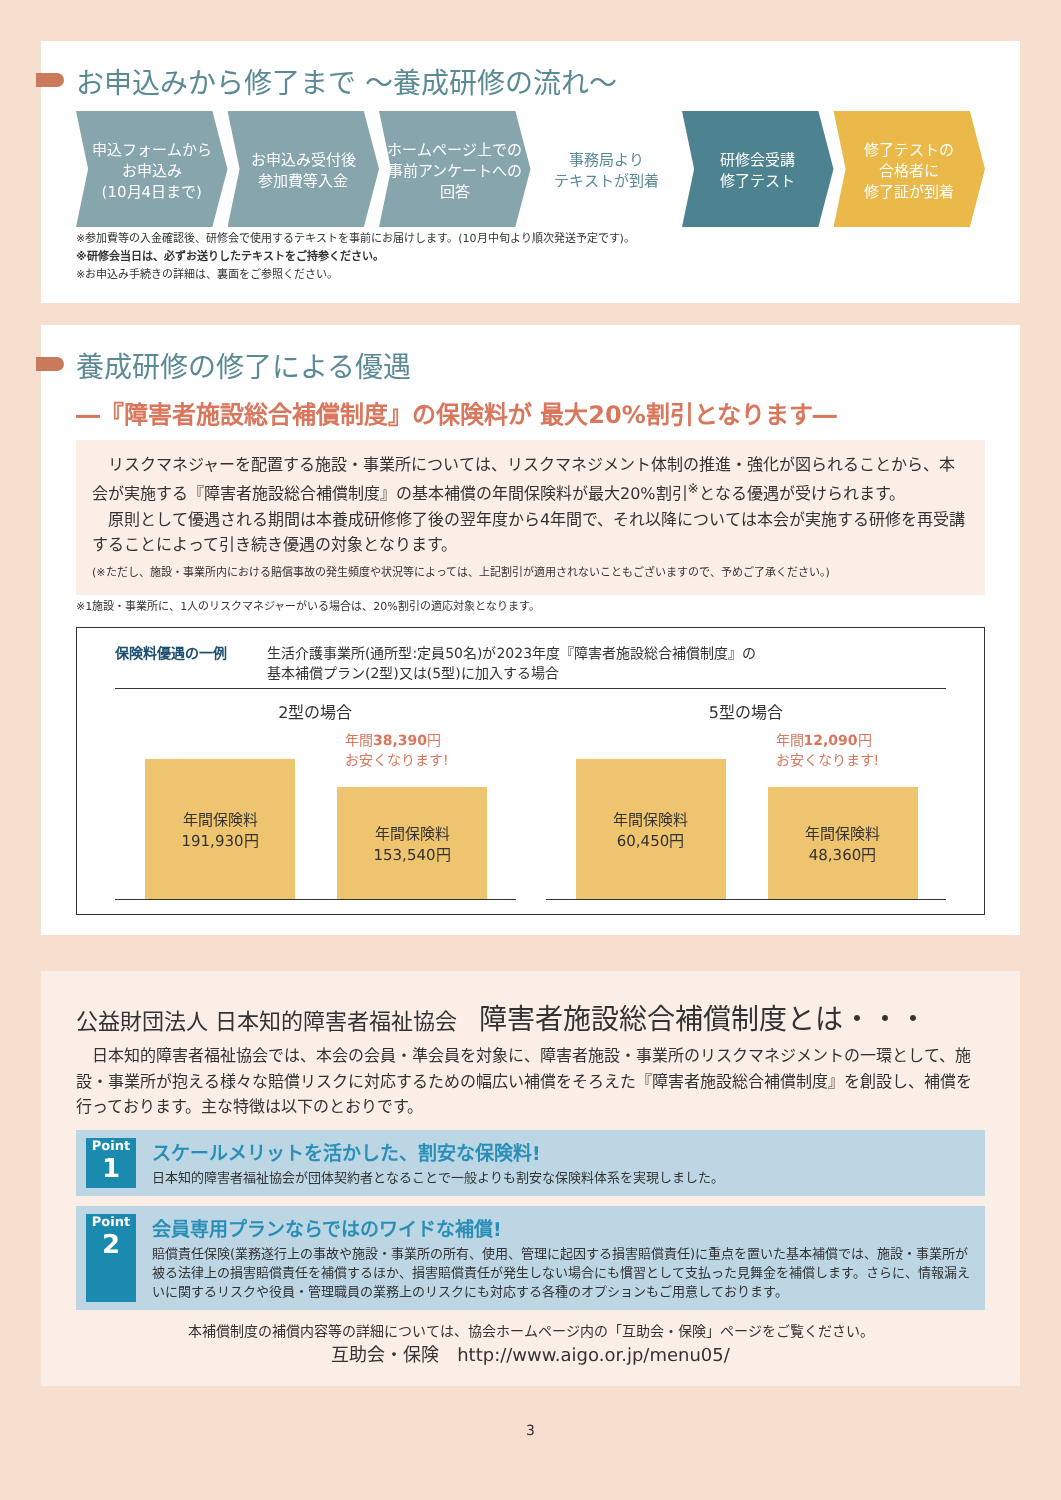お申込みから修了まで 〜養成研修の流れ〜
申込フォームから
お申込み
(10月4日まで)
お申込み受付後
参加費等入金
ホームページ上での
事前アンケートへの
回答
事務局より
テキストが到着
研修会受講
修了テスト
修了テストの
合格者に
修了証が到着
※参加費等の入金確認後、研修会で使用するテキストを事前にお届けします。(10月中旬より順次発送予定です)。
※研修会当日は、必ずお送りしたテキストをご持参ください。
※お申込み手続きの詳細は、裏面をご参照ください。
養成研修の修了による優遇
―『障害者施設総合補償制度』の保険料が 最大20%割引となります―
　リスクマネジャーを配置する施設・事業所については、リスクマネジメント体制の推進・強化が図られることから、本会が実施する『障害者施設総合補償制度』の基本補償の年間保険料が最大20%割引<sup>※</sup>となる優遇が受けられます。
　原則として優遇される期間は本養成研修修了後の翌年度から4年間で、それ以降については本会が実施する研修を再受講することによって引き続き優遇の対象となります。
(※ただし、施設・事業所内における賠償事故の発生頻度や状況等によっては、上記割引が適用されないこともございますので、予めご了承ください。)
※1施設・事業所に、1人のリスクマネジャーがいる場合は、20%割引の適応対象となります。
保険料優遇の一例 生活介護事業所(通所型:定員50名)が2023年度『障害者施設総合補償制度』の
基本補償プラン(2型)又は(5型)に加入する場合
2型の場合
年間保険料
191,930円
年間38,390円
お安くなります!
年間保険料
153,540円
5型の場合
年間保険料
60,450円
年間12,090円
お安くなります!
年間保険料
48,360円
公益財団法人 日本知的障害者福祉協会　障害者施設総合補償制度とは・・・
　日本知的障害者福祉協会では、本会の会員・準会員を対象に、障害者施設・事業所のリスクマネジメントの一環として、施設・事業所が抱える様々な賠償リスクに対応するための幅広い補償をそろえた『障害者施設総合補償制度』を創設し、補償を行っております。主な特徴は以下のとおりです。
Point
1
スケールメリットを活かした、割安な保険料!
日本知的障害者福祉協会が団体契約者となることで一般よりも割安な保険料体系を実現しました。
Point
2
会員専用プランならではのワイドな補償!
賠償責任保険(業務遂行上の事故や施設・事業所の所有、使用、管理に起因する損害賠償責任)に重点を置いた基本補償では、施設・事業所が被る法律上の損害賠償責任を補償するほか、損害賠償責任が発生しない場合にも慣習として支払った見舞金を補償します。さらに、情報漏えいに関するリスクや役員・管理職員の業務上のリスクにも対応する各種のオプションもご用意しております。
本補償制度の補償内容等の詳細については、協会ホームページ内の「互助会・保険」ページをご覧ください。
互助会・保険　http://www.aigo.or.jp/menu05/
3